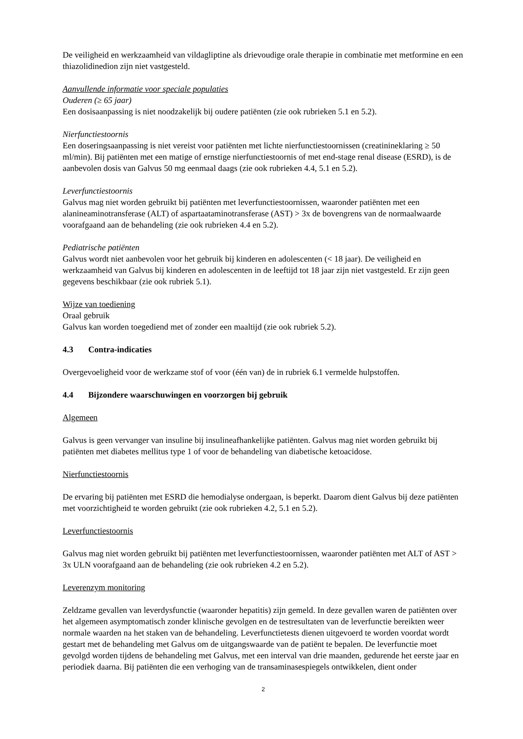De veiligheid en werkzaamheid van vildagliptine als drievoudige orale therapie in combinatie met metformine en een thiazolidinedion zijn niet vastgesteld.
Aanvullende informatie voor speciale populaties
Ouderen (≥ 65 jaar)
Een dosisaanpassing is niet noodzakelijk bij oudere patiënten (zie ook rubrieken 5.1 en 5.2).
Nierfunctiestoornis
Een doseringsaanpassing is niet vereist voor patiënten met lichte nierfunctiestoornissen (creatinineklaring ≥ 50 ml/min). Bij patiënten met een matige of ernstige nierfunctiestoornis of met end-stage renal disease (ESRD), is de aanbevolen dosis van Galvus 50 mg eenmaal daags (zie ook rubrieken 4.4, 5.1 en 5.2).
Leverfunctiestoornis
Galvus mag niet worden gebruikt bij patiënten met leverfunctiestoornissen, waaronder patiënten met een alanineaminotransferase (ALT) of aspartaataminotransferase (AST) > 3x de bovengrens van de normaalwaarde voorafgaand aan de behandeling (zie ook rubrieken 4.4 en 5.2).
Pediatrische patiënten
Galvus wordt niet aanbevolen voor het gebruik bij kinderen en adolescenten (< 18 jaar). De veiligheid en werkzaamheid van Galvus bij kinderen en adolescenten in de leeftijd tot 18 jaar zijn niet vastgesteld. Er zijn geen gegevens beschikbaar (zie ook rubriek 5.1).
Wijze van toediening
Oraal gebruik
Galvus kan worden toegediend met of zonder een maaltijd (zie ook rubriek 5.2).
4.3 Contra-indicaties
Overgevoeligheid voor de werkzame stof of voor (één van) de in rubriek 6.1 vermelde hulpstoffen.
4.4 Bijzondere waarschuwingen en voorzorgen bij gebruik
Algemeen
Galvus is geen vervanger van insuline bij insulineafhankelijke patiënten. Galvus mag niet worden gebruikt bij patiënten met diabetes mellitus type 1 of voor de behandeling van diabetische ketoacidose.
Nierfunctiestoornis
De ervaring bij patiënten met ESRD die hemodialyse ondergaan, is beperkt. Daarom dient Galvus bij deze patiënten met voorzichtigheid te worden gebruikt (zie ook rubrieken 4.2, 5.1 en 5.2).
Leverfunctiestoornis
Galvus mag niet worden gebruikt bij patiënten met leverfunctiestoornissen, waaronder patiënten met ALT of AST > 3x ULN voorafgaand aan de behandeling (zie ook rubrieken 4.2 en 5.2).
Leverenzym monitoring
Zeldzame gevallen van leverdysfunctie (waaronder hepatitis) zijn gemeld. In deze gevallen waren de patiënten over het algemeen asymptomatisch zonder klinische gevolgen en de testresultaten van de leverfunctie bereikten weer normale waarden na het staken van de behandeling. Leverfunctietests dienen uitgevoerd te worden voordat wordt gestart met de behandeling met Galvus om de uitgangswaarde van de patiënt te bepalen. De leverfunctie moet gevolgd worden tijdens de behandeling met Galvus, met een interval van drie maanden, gedurende het eerste jaar en periodiek daarna. Bij patiënten die een verhoging van de transaminasespiegels ontwikkelen, dient onder
2